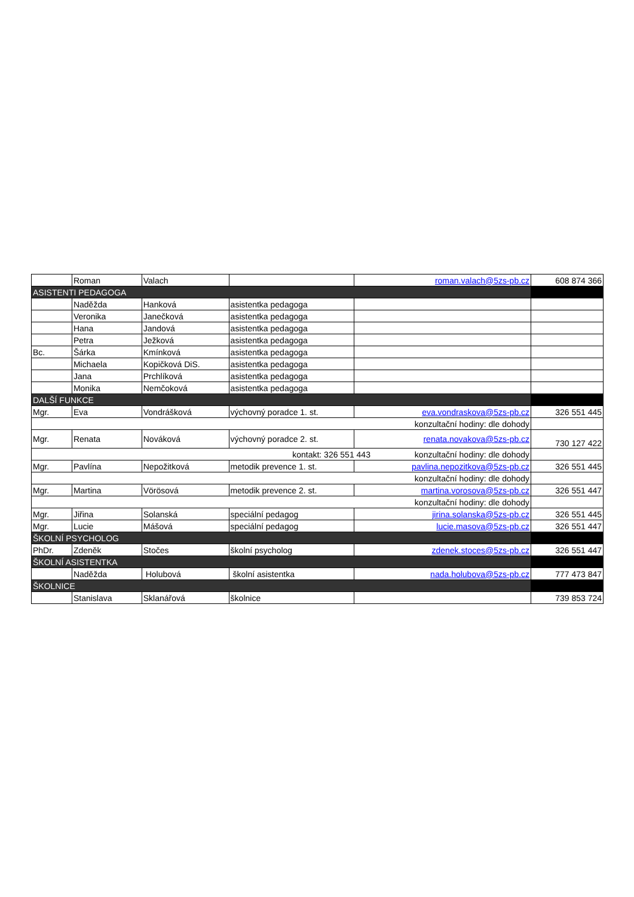| | Roman | Valach | | roman.valach@5zs-pb.cz | 608 874 366 |
| ASISTENTI PEDAGOGA | | | | | |
| | Naděžda | Hanková | asistentka pedagoga | | |
| | Veronika | Janečková | asistentka pedagoga | | |
| | Hana | Jandová | asistentka pedagoga | | |
| | Petra | Ježková | asistentka pedagoga | | |
| Bc. | Šárka | Kmínková | asistentka pedagoga | | |
| | Michaela | Kopičková DiS. | asistentka pedagoga | | |
| | Jana | Prchlíková | asistentka pedagoga | | |
| | Monika | Nemčoková | asistentka pedagoga | | |
| DALŠÍ FUNKCE | | | | | |
| Mgr. | Eva | Vondrášková | výchovný poradce 1. st. | eva.vondraskova@5zs-pb.cz | 326 551 445 |
| konzultační hodiny: dle dohody | | | | | |
| Mgr. | Renata | Nováková | výchovný poradce 2. st. | renata.novakova@5zs-pb.cz | 730 127 422 |
| kontakt: 326 551 443 konzultační hodiny: dle dohody | | | | | |
| Mgr. | Pavlína | Nepožitková | metodik prevence 1. st. | pavlina.nepozitkova@5zs-pb.cz | 326 551 445 |
| konzultační hodiny: dle dohody | | | | | |
| Mgr. | Martina | Vörösová | metodik prevence 2. st. | martina.vorosova@5zs-pb.cz | 326 551 447 |
| konzultační hodiny: dle dohody | | | | | |
| Mgr. | Jiřina | Solanská | speciální pedagog | jirina.solanska@5zs-pb.cz | 326 551 445 |
| Mgr. | Lucie | Mášová | speciální pedagog | lucie.masova@5zs-pb.cz | 326 551 447 |
| ŠKOLNÍ PSYCHOLOG | | | | | |
| PhDr. | Zdeněk | Stočes | školní psycholog | zdenek.stoces@5zs-pb.cz | 326 551 447 |
| ŠKOLNÍ ASISTENTKA | | | | | |
| | Naděžda | Holubová | školní asistentka | nada.holubova@5zs-pb.cz | 777 473 847 |
| ŠKOLNICE | | | | | |
| | Stanislava | Sklanářová | školnice | | 739 853 724 |